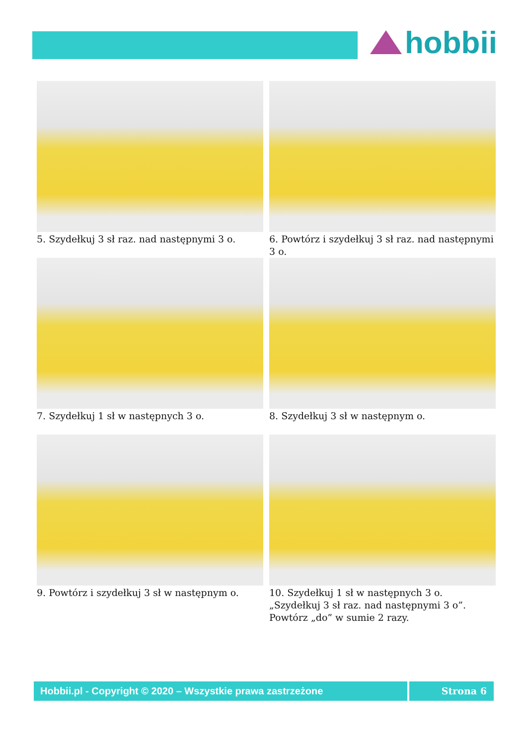hobbii
5. Szydełkuj 3 sł raz. nad następnymi 3 o.
6. Powtórz i szydełkuj 3 sł raz. nad następnymi 3 o.
7. Szydełkuj 1 sł w następnych 3 o.
8. Szydełkuj 3 sł w następnym o.
9. Powtórz i szydełkuj 3 sł w następnym o.
10. Szydełkuj 1 sł w następnych 3 o. „Szydełkuj 3 sł raz. nad następnymi 3 o”. Powtórz „do” w sumie 2 razy.
Hobbii.pl - Copyright © 2020 – Wszystkie prawa zastrzeżone
Strona 6